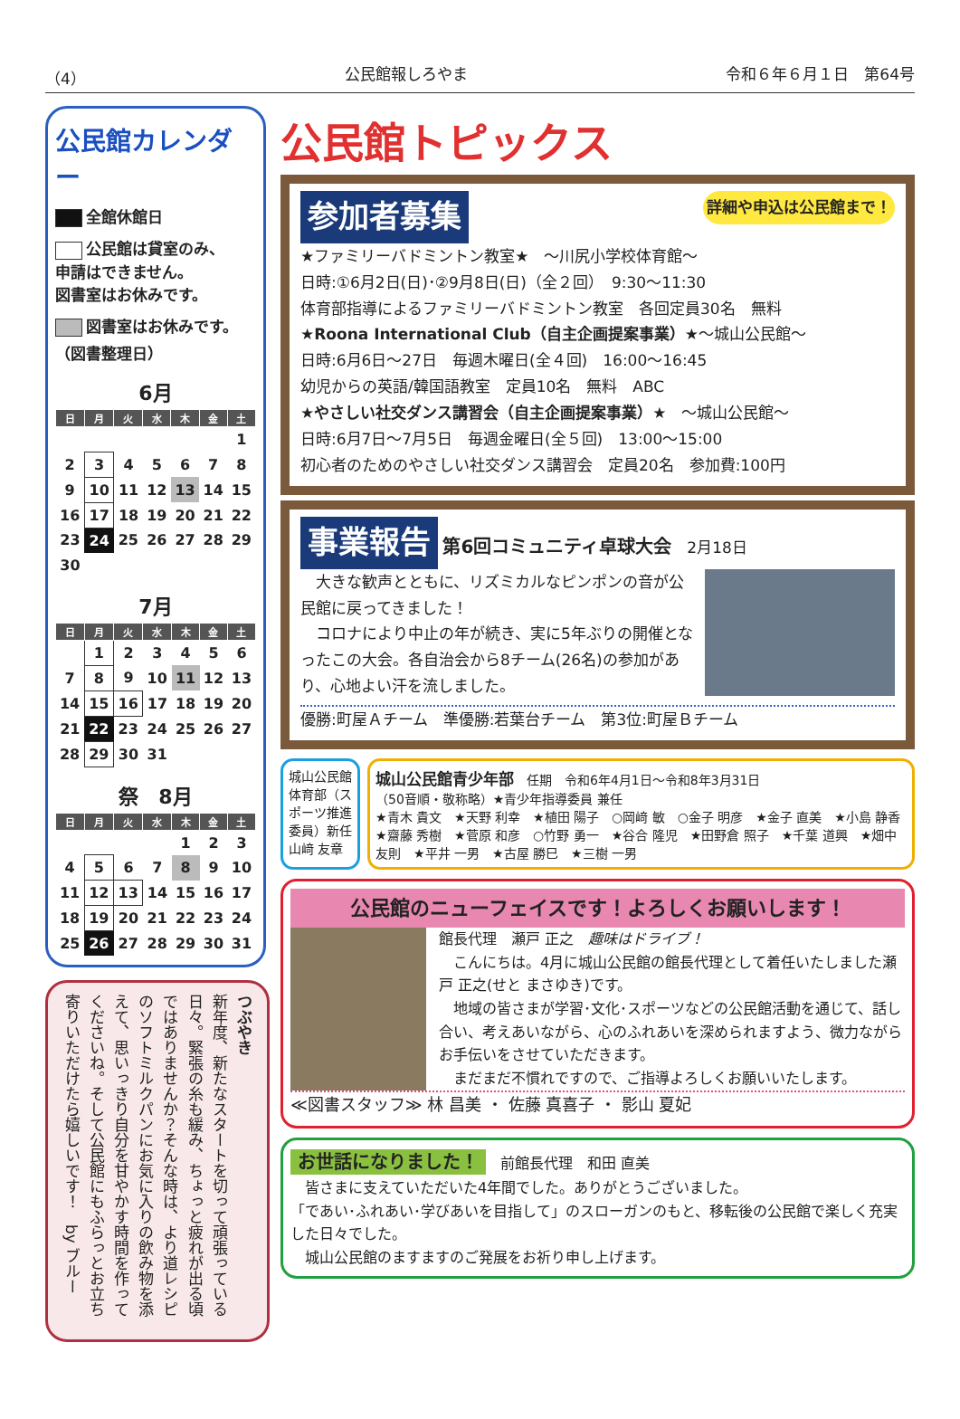（4） 公民館報しろやま 令和６年６月１日　第64号
公民館カレンダー
全館休館日
公民館は貸室のみ、
申請はできません。
図書室はお休みです。
図書室はお休みです。
（図書整理日）
6月
| 日 | 月 | 火 | 水 | 木 | 金 | 土 |
| --- | --- | --- | --- | --- | --- | --- |
| | | | | | | 1 |
| 2 | 3 | 4 | 5 | 6 | 7 | 8 |
| 9 | 10 | 11 | 12 | 13 | 14 | 15 |
| 16 | 17 | 18 | 19 | 20 | 21 | 22 |
| 23 | 24 | 25 | 26 | 27 | 28 | 29 |
| 30 | | | | | | |
7月
| 日 | 月 | 火 | 水 | 木 | 金 | 土 |
| --- | --- | --- | --- | --- | --- | --- |
| | 1 | 2 | 3 | 4 | 5 | 6 |
| 7 | 8 | 9 | 10 | 11 | 12 | 13 |
| 14 | 15 | 16 | 17 | 18 | 19 | 20 |
| 21 | 22 | 23 | 24 | 25 | 26 | 27 |
| 28 | 29 | 30 | 31 | | | |
祭　8月
| 日 | 月 | 火 | 水 | 木 | 金 | 土 |
| --- | --- | --- | --- | --- | --- | --- |
| | | | | 1 | 2 | 3 |
| 4 | 5 | 6 | 7 | 8 | 9 | 10 |
| 11 | 12 | 13 | 14 | 15 | 16 | 17 |
| 18 | 19 | 20 | 21 | 22 | 23 | 24 |
| 25 | 26 | 27 | 28 | 29 | 30 | 31 |
つぶやき
新年度、新たなスタートを切って頑張っている日々。緊張の糸も緩み、ちょっと疲れが出る頃ではありませんか？そんな時は、より道レシピのソフトミルクパンにお気に入りの飲み物を添えて、思いっきり自分を甘やかす時間を作ってくださいね。そして公民館にもふらっとお立ち寄りいただけたら嬉しいです！　by ブルー
公民館トピックス
参加者募集 詳細や申込は公民館まで！
★ファミリーバドミントン教室★　～川尻小学校体育館～
日時:①6月2日(日)･②9月8日(日)（全２回）　9:30～11:30
体育部指導によるファミリーバドミントン教室　各回定員30名　無料
★Roona International Club（自主企画提案事業）★～城山公民館～
日時:6月6日～27日　毎週木曜日(全４回)　16:00～16:45
幼児からの英語/韓国語教室　定員10名　無料　ABC
★やさしい社交ダンス講習会（自主企画提案事業）★　～城山公民館～
日時:6月7日～7月5日　毎週金曜日(全５回)　13:00～15:00
初心者のためのやさしい社交ダンス講習会　定員20名　参加費:100円
事業報告 第6回コミュニティ卓球大会　2月18日
　大きな歓声とともに、リズミカルなピンポンの音が公民館に戻ってきました！
　コロナにより中止の年が続き、実に5年ぶりの開催となったこの大会。各自治会から8チーム(26名)の参加があり、心地よい汗を流しました。
優勝:町屋Ａチーム　準優勝:若葉台チーム　第3位:町屋Ｂチーム
城山公民館体育部（スポーツ推進委員）新任 山﨑 友章
城山公民館青少年部　任期　令和6年4月1日～令和8年3月31日
（50音順・敬称略）★青少年指導委員 兼任
★青木 貴文　★天野 利幸　★植田 陽子　○岡﨑 敏　○金子 明彦　★金子 直美　★小島 静香　★齋藤 秀樹　★菅原 和彦　○竹野 勇一　★谷合 隆児　★田野倉 照子　★千葉 道興　★畑中 友則　★平井 一男　★古屋 勝巳　★三樹 一男
公民館のニューフェイスです！よろしくお願いします！
館長代理　瀬戸 正之　趣味はドライブ！
　こんにちは。4月に城山公民館の館長代理として着任いたしました瀬戸 正之(せと まさゆき)です。
　地域の皆さまが学習･文化･スポーツなどの公民館活動を通じて、話し合い、考えあいながら、心のふれあいを深められますよう、微力ながらお手伝いをさせていただきます。
　まだまだ不慣れですので、ご指導よろしくお願いいたします。
≪図書スタッフ≫ 林 昌美 ・ 佐藤 真喜子 ・ 影山 夏妃
お世話になりました！　前館長代理　和田 直美
　皆さまに支えていただいた4年間でした。ありがとうございました。
「であい･ふれあい･学びあいを目指して」のスローガンのもと、移転後の公民館で楽しく充実した日々でした。
　城山公民館のますますのご発展をお祈り申し上げます。